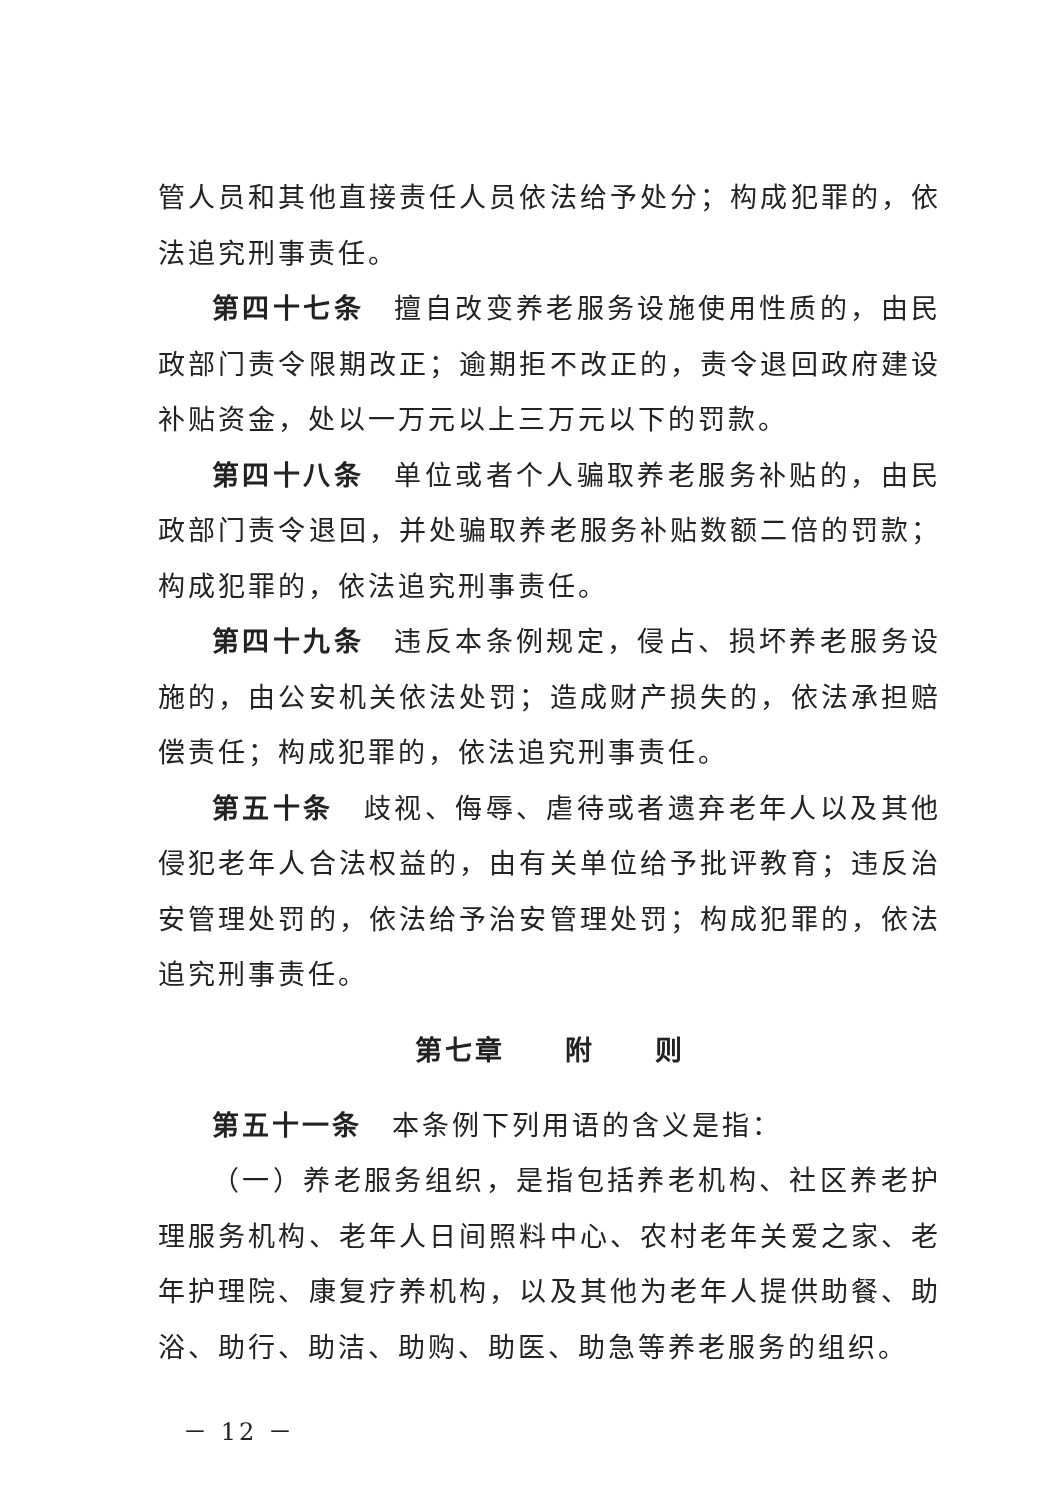管人员和其他直接责任人员依法给予处分；构成犯罪的，依法追究刑事责任。
第四十七条　擅自改变养老服务设施使用性质的，由民政部门责令限期改正；逾期拒不改正的，责令退回政府建设补贴资金，处以一万元以上三万元以下的罚款。
第四十八条　单位或者个人骗取养老服务补贴的，由民政部门责令退回，并处骗取养老服务补贴数额二倍的罚款；构成犯罪的，依法追究刑事责任。
第四十九条　违反本条例规定，侵占、损坏养老服务设施的，由公安机关依法处罚；造成财产损失的，依法承担赔偿责任；构成犯罪的，依法追究刑事责任。
第五十条　歧视、侮辱、虐待或者遗弃老年人以及其他侵犯老年人合法权益的，由有关单位给予批评教育；违反治安管理处罚的，依法给予治安管理处罚；构成犯罪的，依法追究刑事责任。
第七章　　附　　则
第五十一条　本条例下列用语的含义是指：
（一）养老服务组织，是指包括养老机构、社区养老护理服务机构、老年人日间照料中心、农村老年关爱之家、老年护理院、康复疗养机构，以及其他为老年人提供助餐、助浴、助行、助洁、助购、助医、助急等养老服务的组织。
－ 12 －